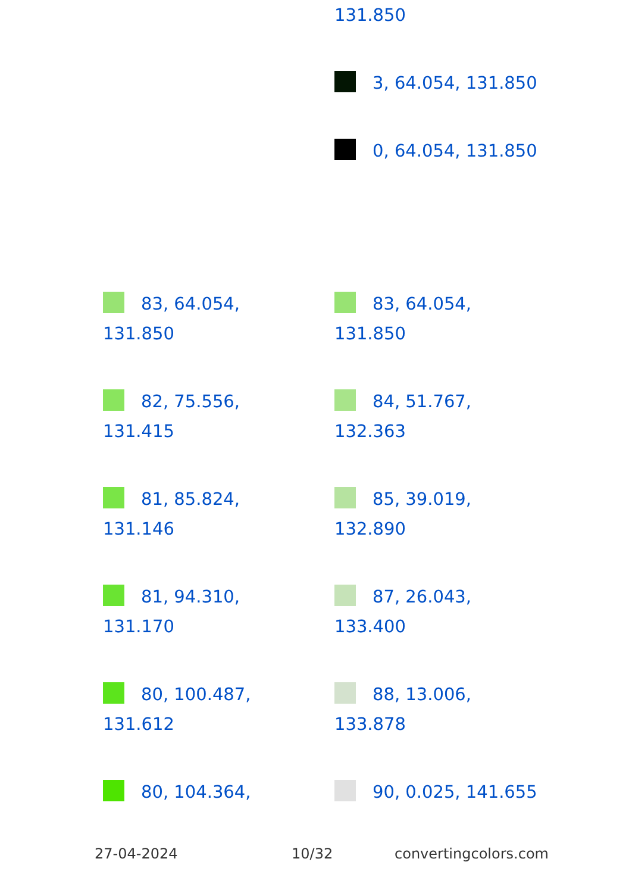131.850
3, 64.054, 131.850
0, 64.054, 131.850
83, 64.054, 131.850
83, 64.054, 131.850
82, 75.556, 131.415
84, 51.767, 132.363
81, 85.824, 131.146
85, 39.019, 132.890
81, 94.310, 131.170
87, 26.043, 133.400
80, 100.487, 131.612
88, 13.006, 133.878
80, 104.364, 90, 0.025, 141.655
27-04-2024 10/32 convertingcolors.com